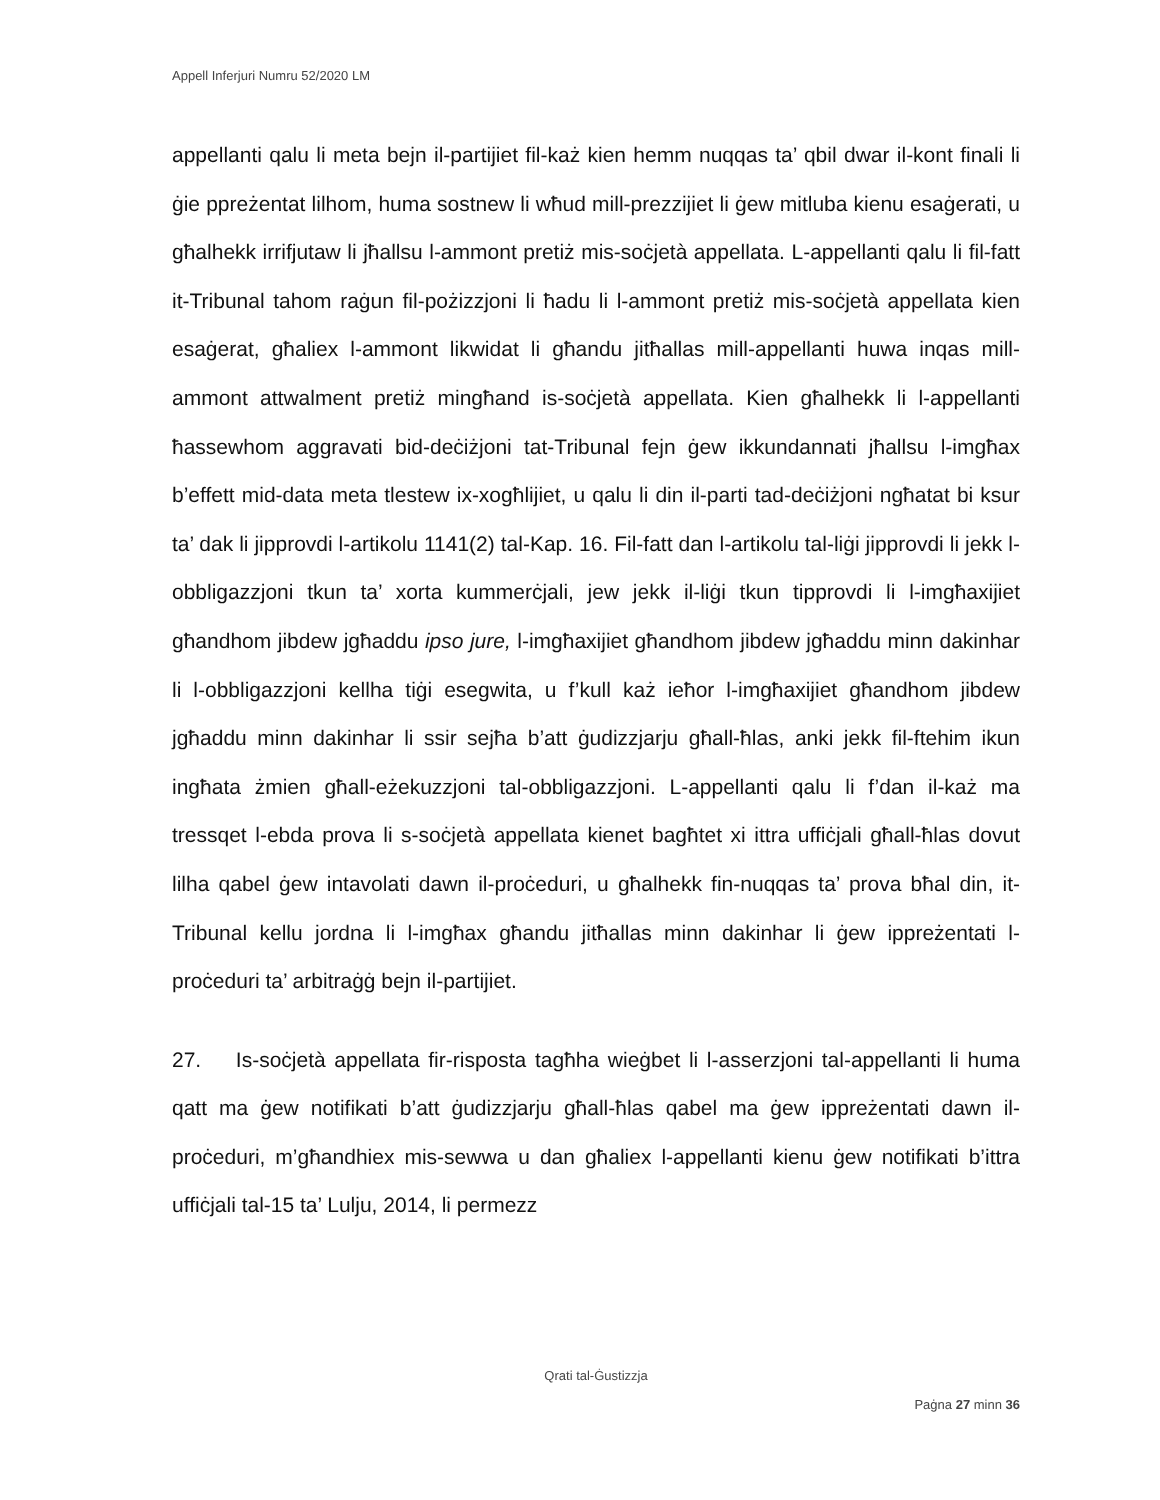Appell Inferjuri Numru 52/2020 LM
appellanti qalu li meta bejn il-partijiet fil-każ kien hemm nuqqas ta’ qbil dwar il-kont finali li ġie ppreżentat lilhom, huma sostnew li wħud mill-prezzijiet li ġew mitluba kienu esaġerati, u għalhekk irrifjutaw li jħallsu l-ammont pretiż mis-soċjetà appellata. L-appellanti qalu li fil-fatt it-Tribunal tahom raġun fil-pożizzjoni li ħadu li l-ammont pretiż mis-soċjetà appellata kien esaġerat, għaliex l-ammont likwidat li għandu jitħallas mill-appellanti huwa inqas mill-ammont attwalment pretiż mingħand is-soċjetà appellata. Kien għalhekk li l-appellanti ħassewhom aggravati bid-deċiżjoni tat-Tribunal fejn ġew ikkundannati jħallsu l-imgħax b’effett mid-data meta tlestew ix-xogħlijiet, u qalu li din il-parti tad-deċiżjoni ngħatat bi ksur ta’ dak li jipprovdi l-artikolu 1141(2) tal-Kap. 16. Fil-fatt dan l-artikolu tal-liġi jipprovdi li jekk l-obbligazzjoni tkun ta’ xorta kummerċjali, jew jekk il-liġi tkun tipprovdi li l-imgħaxijiet għandhom jibdew jgħaddu ipso jure, l-imgħaxijiet għandhom jibdew jgħaddu minn dakinhar li l-obbligazzjoni kellha tiġi esegwita, u f’kull każ ieħor l-imgħaxijiet għandhom jibdew jgħaddu minn dakinhar li ssir sejħa b’att ġudizzjarju għall-ħlas, anki jekk fil-ftehim ikun ingħata żmien għall-eżekuzzjoni tal-obbligazzjoni. L-appellanti qalu li f’dan il-każ ma tressqet l-ebda prova li s-soċjetà appellata kienet bagħtet xi ittra uffiċjali għall-ħlas dovut lilha qabel ġew intavolati dawn il-proċeduri, u għalhekk fin-nuqqas ta’ prova bħal din, it-Tribunal kellu jordna li l-imgħax għandu jitħallas minn dakinhar li ġew ippreżentati l-proċeduri ta’ arbitraġġ bejn il-partijiet.
27. Is-soċjetà appellata fir-risposta tagħha wieġbet li l-asserzjoni tal-appellanti li huma qatt ma ġew notifikati b’att ġudizzjarju għall-ħlas qabel ma ġew ippreżentati dawn il-proċeduri, m’għandhiex mis-sewwa u dan għaliex l-appellanti kienu ġew notifikati b’ittra uffiċjali tal-15 ta’ Lulju, 2014, li permezz
Qrati tal-Ġustizzja
Paġna 27 minn 36